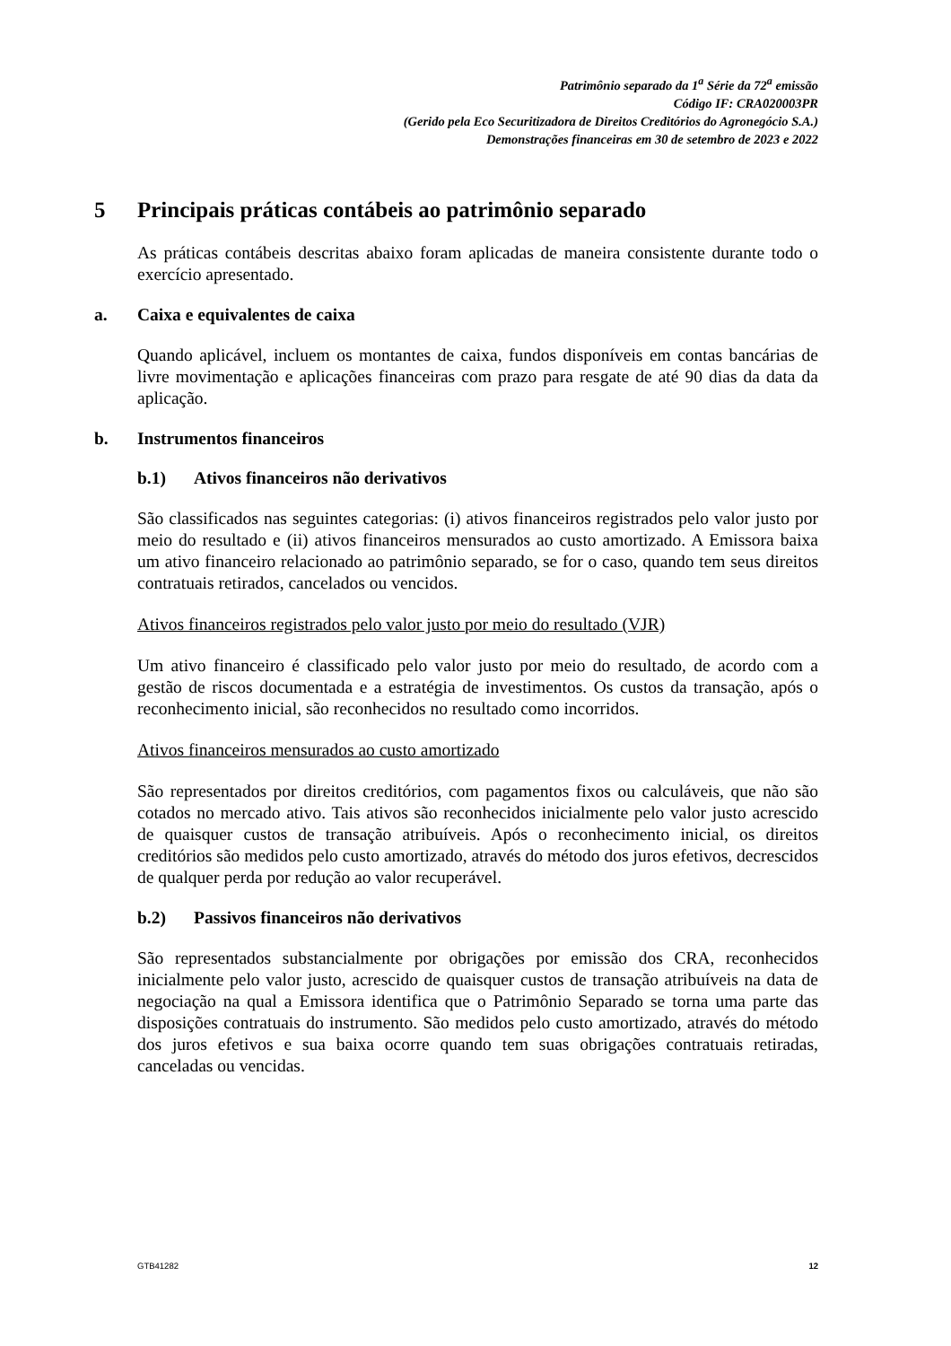Patrimônio separado da 1<sup>a</sup> Série da 72<sup>a</sup> emissão
Código IF: CRA020003PR
(Gerido pela Eco Securitizadora de Direitos Creditórios do Agronegócio S.A.)
Demonstrações financeiras em 30 de setembro de 2023 e 2022
5 Principais práticas contábeis ao patrimônio separado
As práticas contábeis descritas abaixo foram aplicadas de maneira consistente durante todo o exercício apresentado.
a. Caixa e equivalentes de caixa
Quando aplicável, incluem os montantes de caixa, fundos disponíveis em contas bancárias de livre movimentação e aplicações financeiras com prazo para resgate de até 90 dias da data da aplicação.
b. Instrumentos financeiros
b.1) Ativos financeiros não derivativos
São classificados nas seguintes categorias: (i) ativos financeiros registrados pelo valor justo por meio do resultado e (ii) ativos financeiros mensurados ao custo amortizado. A Emissora baixa um ativo financeiro relacionado ao patrimônio separado, se for o caso, quando tem seus direitos contratuais retirados, cancelados ou vencidos.
Ativos financeiros registrados pelo valor justo por meio do resultado (VJR)
Um ativo financeiro é classificado pelo valor justo por meio do resultado, de acordo com a gestão de riscos documentada e a estratégia de investimentos. Os custos da transação, após o reconhecimento inicial, são reconhecidos no resultado como incorridos.
Ativos financeiros mensurados ao custo amortizado
São representados por direitos creditórios, com pagamentos fixos ou calculáveis, que não são cotados no mercado ativo. Tais ativos são reconhecidos inicialmente pelo valor justo acrescido de quaisquer custos de transação atribuíveis. Após o reconhecimento inicial, os direitos creditórios são medidos pelo custo amortizado, através do método dos juros efetivos, decrescidos de qualquer perda por redução ao valor recuperável.
b.2) Passivos financeiros não derivativos
São representados substancialmente por obrigações por emissão dos CRA, reconhecidos inicialmente pelo valor justo, acrescido de quaisquer custos de transação atribuíveis na data de negociação na qual a Emissora identifica que o Patrimônio Separado se torna uma parte das disposições contratuais do instrumento. São medidos pelo custo amortizado, através do método dos juros efetivos e sua baixa ocorre quando tem suas obrigações contratuais retiradas, canceladas ou vencidas.
GTB41282 12